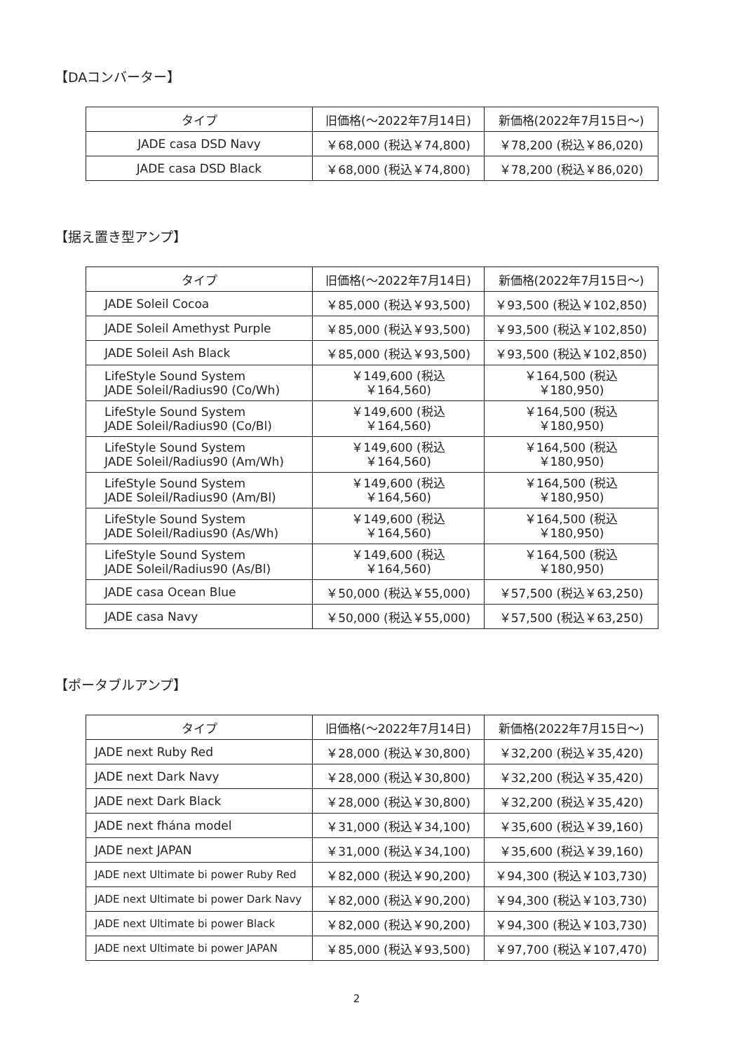【DAコンバーター】
| タイプ | 旧価格(～2022年7月14日) | 新価格(2022年7月15日～) |
| --- | --- | --- |
| JADE casa DSD Navy | ￥68,000 (税込￥74,800) | ￥78,200 (税込￥86,020) |
| JADE casa DSD Black | ￥68,000 (税込￥74,800) | ￥78,200 (税込￥86,020) |
【据え置き型アンプ】
| タイプ | 旧価格(～2022年7月14日) | 新価格(2022年7月15日～) |
| --- | --- | --- |
| JADE Soleil Cocoa | ￥85,000 (税込￥93,500) | ￥93,500 (税込￥102,850) |
| JADE Soleil Amethyst Purple | ￥85,000 (税込￥93,500) | ￥93,500 (税込￥102,850) |
| JADE Soleil Ash Black | ￥85,000 (税込￥93,500) | ￥93,500 (税込￥102,850) |
| LifeStyle Sound System JADE Soleil/Radius90 (Co/Wh) | ￥149,600 (税込￥164,560) | ￥164,500 (税込￥180,950) |
| LifeStyle Sound System JADE Soleil/Radius90 (Co/Bl) | ￥149,600 (税込￥164,560) | ￥164,500 (税込￥180,950) |
| LifeStyle Sound System JADE Soleil/Radius90 (Am/Wh) | ￥149,600 (税込￥164,560) | ￥164,500 (税込￥180,950) |
| LifeStyle Sound System JADE Soleil/Radius90 (Am/Bl) | ￥149,600 (税込￥164,560) | ￥164,500 (税込￥180,950) |
| LifeStyle Sound System JADE Soleil/Radius90 (As/Wh) | ￥149,600 (税込￥164,560) | ￥164,500 (税込￥180,950) |
| LifeStyle Sound System JADE Soleil/Radius90 (As/Bl) | ￥149,600 (税込￥164,560) | ￥164,500 (税込￥180,950) |
| JADE casa Ocean Blue | ￥50,000 (税込￥55,000) | ￥57,500 (税込￥63,250) |
| JADE casa Navy | ￥50,000 (税込￥55,000) | ￥57,500 (税込￥63,250) |
【ポータブルアンプ】
| タイプ | 旧価格(～2022年7月14日) | 新価格(2022年7月15日～) |
| --- | --- | --- |
| JADE next Ruby Red | ￥28,000 (税込￥30,800) | ￥32,200 (税込￥35,420) |
| JADE next Dark Navy | ￥28,000 (税込￥30,800) | ￥32,200 (税込￥35,420) |
| JADE next Dark Black | ￥28,000 (税込￥30,800) | ￥32,200 (税込￥35,420) |
| JADE next fhána model | ￥31,000 (税込￥34,100) | ￥35,600 (税込￥39,160) |
| JADE next JAPAN | ￥31,000 (税込￥34,100) | ￥35,600 (税込￥39,160) |
| JADE next Ultimate bi power Ruby Red | ￥82,000 (税込￥90,200) | ￥94,300 (税込￥103,730) |
| JADE next Ultimate bi power Dark Navy | ￥82,000 (税込￥90,200) | ￥94,300 (税込￥103,730) |
| JADE next Ultimate bi power Black | ￥82,000 (税込￥90,200) | ￥94,300 (税込￥103,730) |
| JADE next Ultimate bi power JAPAN | ￥85,000 (税込￥93,500) | ￥97,700 (税込￥107,470) |
2